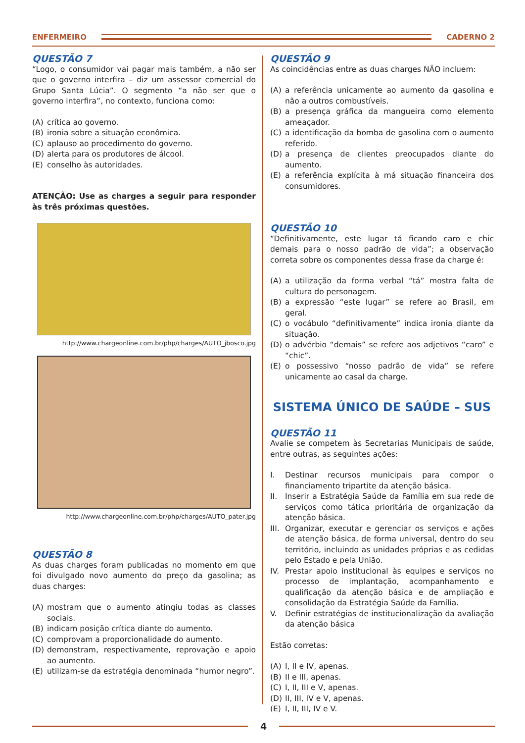ENFERMEIRO CADERNO 2
QUESTÃO 7
“Logo, o consumidor vai pagar mais também, a não ser que o governo interfira – diz um assessor comercial do Grupo Santa Lúcia”. O segmento “a não ser que o governo interfira”, no contexto, funciona como:
(A) crítica ao governo.
(B) ironia sobre a situação econômica.
(C) aplauso ao procedimento do governo.
(D) alerta para os produtores de álcool.
(E) conselho às autoridades.
ATENÇÃO: Use as charges a seguir para responder às três próximas questões.
http://www.chargeonline.com.br/php/charges/AUTO_jbosco.jpg
http://www.chargeonline.com.br/php/charges/AUTO_pater.jpg
QUESTÃO 8
As duas charges foram publicadas no momento em que foi divulgado novo aumento do preço da gasolina; as duas charges:
(A) mostram que o aumento atingiu todas as classes sociais.
(B) indicam posição crítica diante do aumento.
(C) comprovam a proporcionalidade do aumento.
(D) demonstram, respectivamente, reprovação e apoio ao aumento.
(E) utilizam-se da estratégia denominada “humor negro”.
QUESTÃO 9
As coincidências entre as duas charges NÃO incluem:
(A) a referência unicamente ao aumento da gasolina e não a outros combustíveis.
(B) a presença gráfica da mangueira como elemento ameaçador.
(C) a identificação da bomba de gasolina com o aumento referido.
(D) a presença de clientes preocupados diante do aumento.
(E) a referência explícita à má situação financeira dos consumidores.
QUESTÃO 10
“Definitivamente, este lugar tá ficando caro e chic demais para o nosso padrão de vida”; a observação correta sobre os componentes dessa frase da charge é:
(A) a utilização da forma verbal “tá” mostra falta de cultura do personagem.
(B) a expressão “este lugar” se refere ao Brasil, em geral.
(C) o vocábulo “definitivamente” indica ironia diante da situação.
(D) o advérbio “demais” se refere aos adjetivos “caro” e “chic”.
(E) o possessivo “nosso padrão de vida” se refere unicamente ao casal da charge.
SISTEMA ÚNICO DE SAÚDE – SUS
QUESTÃO 11
Avalie se competem às Secretarias Municipais de saúde, entre outras, as seguintes ações:
I. Destinar recursos municipais para compor o financiamento tripartite da atenção básica.
II. Inserir a Estratégia Saúde da Família em sua rede de serviços como tática prioritária de organização da atenção básica.
III. Organizar, executar e gerenciar os serviços e ações de atenção básica, de forma universal, dentro do seu território, incluindo as unidades próprias e as cedidas pelo Estado e pela União.
IV. Prestar apoio institucional às equipes e serviços no processo de implantação, acompanhamento e qualificação da atenção básica e de ampliação e consolidação da Estratégia Saúde da Família.
V. Definir estratégias de institucionalização da avaliação da atenção básica
Estão corretas:
(A) I, II e IV, apenas.
(B) II e III, apenas.
(C) I, II, III e V, apenas.
(D) II, III, IV e V, apenas.
(E) I, II, III, IV e V.
4